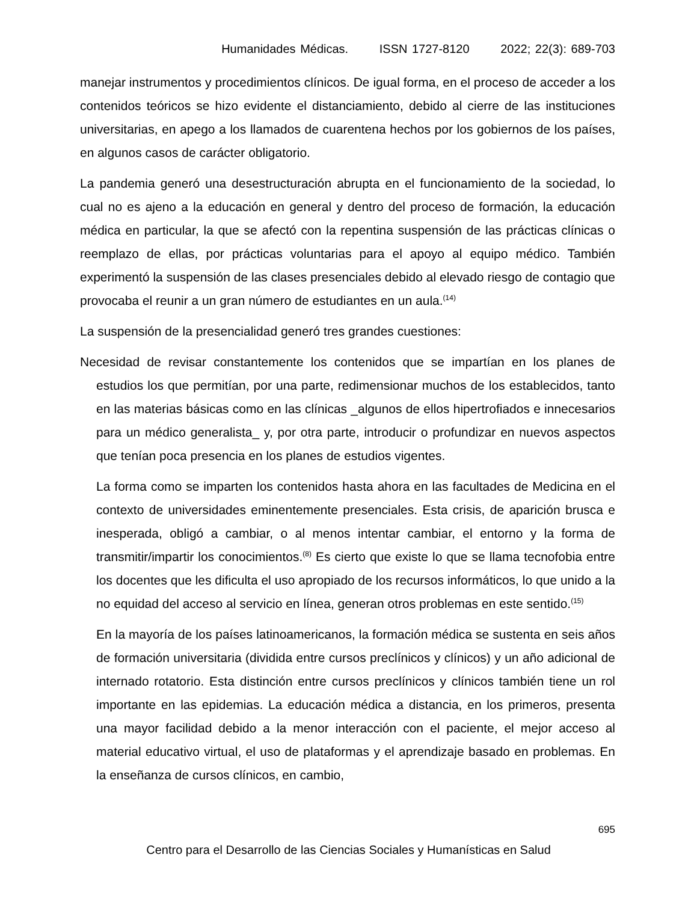Humanidades Médicas. ISSN 1727-8120 2022; 22(3): 689-703
manejar instrumentos y procedimientos clínicos. De igual forma, en el proceso de acceder a los contenidos teóricos se hizo evidente el distanciamiento, debido al cierre de las instituciones universitarias, en apego a los llamados de cuarentena hechos por los gobiernos de los países, en algunos casos de carácter obligatorio.
La pandemia generó una desestructuración abrupta en el funcionamiento de la sociedad, lo cual no es ajeno a la educación en general y dentro del proceso de formación, la educación médica en particular, la que se afectó con la repentina suspensión de las prácticas clínicas o reemplazo de ellas, por prácticas voluntarias para el apoyo al equipo médico. También experimentó la suspensión de las clases presenciales debido al elevado riesgo de contagio que provocaba el reunir a un gran número de estudiantes en un aula.<sup>(14)</sup>
La suspensión de la presencialidad generó tres grandes cuestiones:
Necesidad de revisar constantemente los contenidos que se impartían en los planes de estudios los que permitían, por una parte, redimensionar muchos de los establecidos, tanto en las materias básicas como en las clínicas _algunos de ellos hipertrofiados e innecesarios para un médico generalista_ y, por otra parte, introducir o profundizar en nuevos aspectos que tenían poca presencia en los planes de estudios vigentes.
La forma como se imparten los contenidos hasta ahora en las facultades de Medicina en el contexto de universidades eminentemente presenciales. Esta crisis, de aparición brusca e inesperada, obligó a cambiar, o al menos intentar cambiar, el entorno y la forma de transmitir/impartir los conocimientos.<sup>(8)</sup> Es cierto que existe lo que se llama tecnofobia entre los docentes que les dificulta el uso apropiado de los recursos informáticos, lo que unido a la no equidad del acceso al servicio en línea, generan otros problemas en este sentido.<sup>(15)</sup>
En la mayoría de los países latinoamericanos, la formación médica se sustenta en seis años de formación universitaria (dividida entre cursos preclínicos y clínicos) y un año adicional de internado rotatorio. Esta distinción entre cursos preclínicos y clínicos también tiene un rol importante en las epidemias. La educación médica a distancia, en los primeros, presenta una mayor facilidad debido a la menor interacción con el paciente, el mejor acceso al material educativo virtual, el uso de plataformas y el aprendizaje basado en problemas. En la enseñanza de cursos clínicos, en cambio,
695
Centro para el Desarrollo de las Ciencias Sociales y Humanísticas en Salud